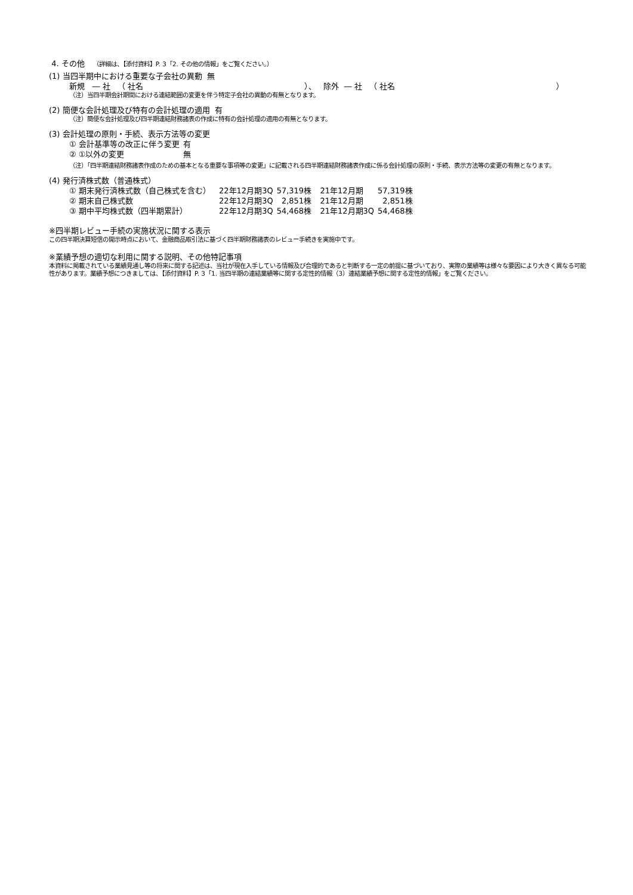4. その他 （詳細は、【添付資料】P. 3「2. その他の情報」をご覧ください。）
(1) 当四半期中における重要な子会社の異動 無
新規 ― 社 （ 社名 ）、 除外 ― 社 （ 社名 ）
（注）当四半期会計期間における連結範囲の変更を伴う特定子会社の異動の有無となります。
(2) 簡便な会計処理及び特有の会計処理の適用 有
（注）簡便な会計処理及び四半期連結財務諸表の作成に特有の会計処理の適用の有無となります。
(3) 会計処理の原則・手続、表示方法等の変更
| ① 会計基準等の改正に伴う変更 | 有 |
| ② ①以外の変更 | 無 |
（注）「四半期連結財務諸表作成のための基本となる重要な事項等の変更」に記載される四半期連結財務諸表作成に係る会計処理の原則・手続、表示方法等の変更の有無となります。
(4) 発行済株式数（普通株式）
| ① 期末発行済株式数（自己株式を含む） | 22年12月期3Q | 57,319株 | 21年12月期 | 57,319株 |
| ② 期末自己株式数 | 22年12月期3Q | 2,851株 | 21年12月期 | 2,851株 |
| ③ 期中平均株式数（四半期累計） | 22年12月期3Q | 54,468株 | 21年12月期3Q | 54,468株 |
※四半期レビュー手続の実施状況に関する表示
この四半期決算短信の開示時点において、金融商品取引法に基づく四半期財務諸表のレビュー手続きを実施中です。
※業績予想の適切な利用に関する説明、その他特記事項
本資料に掲載されている業績見通し等の将来に関する記述は、当社が現在入手している情報及び合理的であると判断する一定の前提に基づいており、実際の業績等は様々な要因により大きく異なる可能性があります。業績予想につきましては、【添付資料】P. 3「1. 当四半期の連結業績等に関する定性的情報（3）連結業績予想に関する定性的情報」をご覧ください。